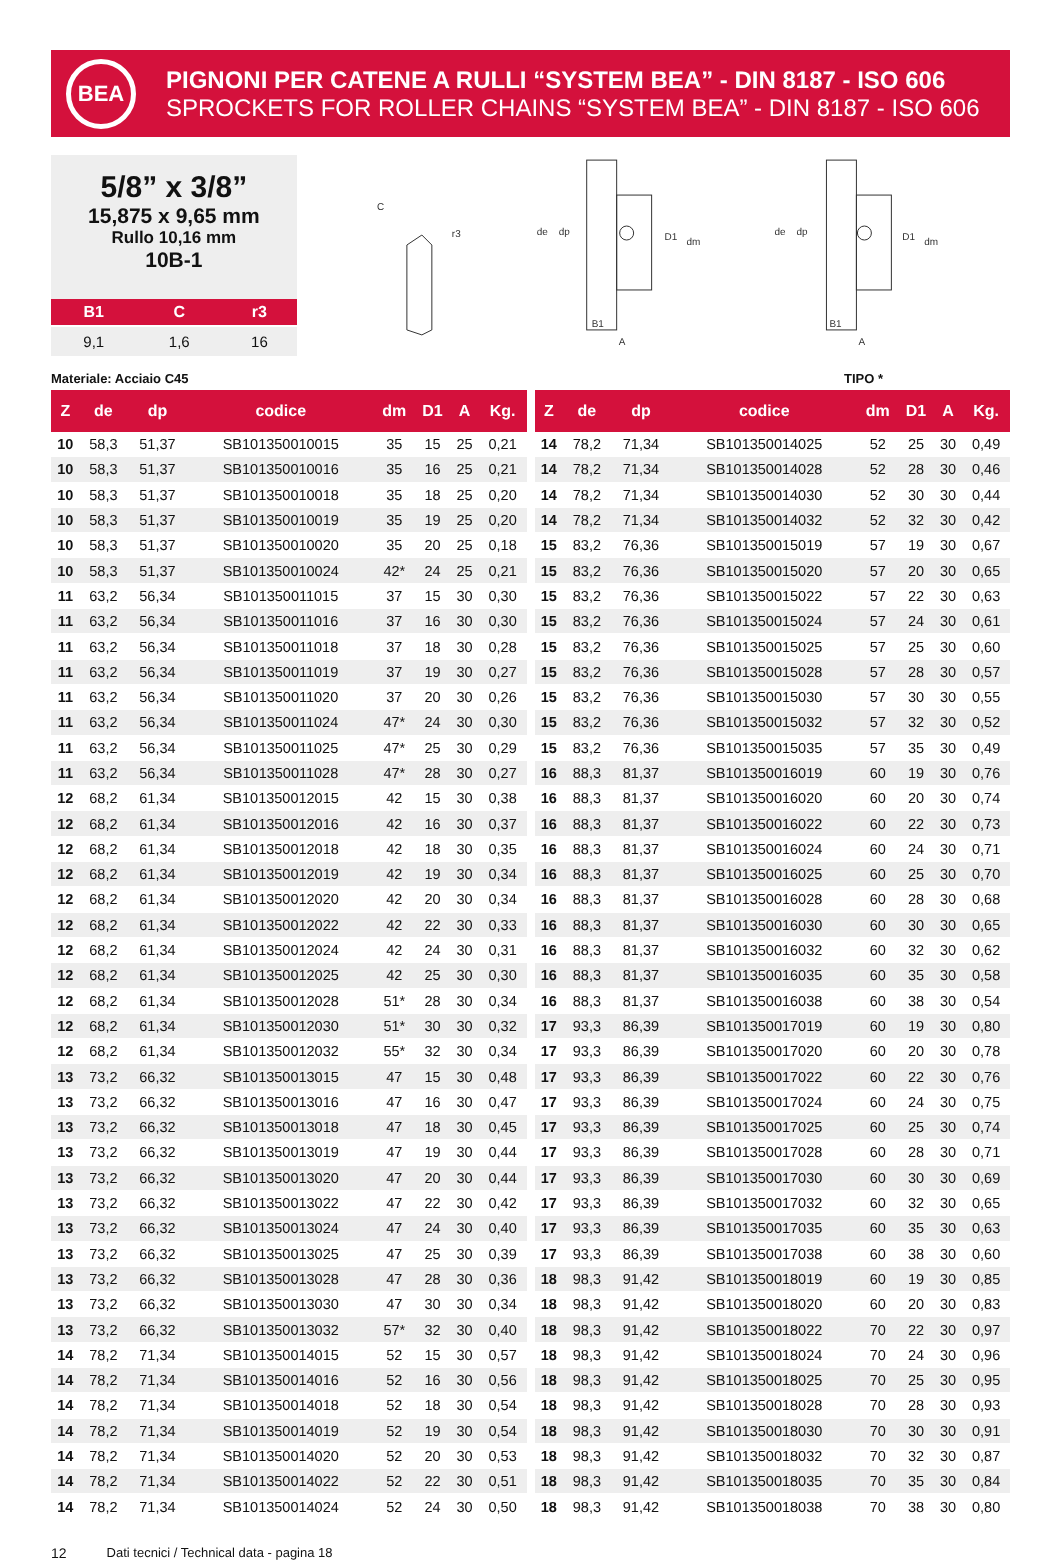BEA
PIGNONI PER CATENE A RULLI “SYSTEM BEA” - DIN 8187 - ISO 606
SPROCKETS FOR ROLLER CHAINS “SYSTEM BEA” - DIN 8187 - ISO 606
5/8” x 3/8”
15,875 x 9,65 mm
Rullo 10,16 mm
10B-1
| B1 | C | r3 |
| --- | --- | --- |
| 9,1 | 1,6 | 16 |
C
r3
de
dp
D1
dm
B1
A
de
dp
D1
dm
B1
A
Materiale: Acciaio C45 TIPO *
| Z | de | dp | codice | dm | D1 | A | Kg. |
| --- | --- | --- | --- | --- | --- | --- | --- |
| 10 | 58,3 | 51,37 | SB101350010015 | 35 | 15 | 25 | 0,21 |
| 10 | 58,3 | 51,37 | SB101350010016 | 35 | 16 | 25 | 0,21 |
| 10 | 58,3 | 51,37 | SB101350010018 | 35 | 18 | 25 | 0,20 |
| 10 | 58,3 | 51,37 | SB101350010019 | 35 | 19 | 25 | 0,20 |
| 10 | 58,3 | 51,37 | SB101350010020 | 35 | 20 | 25 | 0,18 |
| 10 | 58,3 | 51,37 | SB101350010024 | 42* | 24 | 25 | 0,21 |
| 11 | 63,2 | 56,34 | SB101350011015 | 37 | 15 | 30 | 0,30 |
| 11 | 63,2 | 56,34 | SB101350011016 | 37 | 16 | 30 | 0,30 |
| 11 | 63,2 | 56,34 | SB101350011018 | 37 | 18 | 30 | 0,28 |
| 11 | 63,2 | 56,34 | SB101350011019 | 37 | 19 | 30 | 0,27 |
| 11 | 63,2 | 56,34 | SB101350011020 | 37 | 20 | 30 | 0,26 |
| 11 | 63,2 | 56,34 | SB101350011024 | 47* | 24 | 30 | 0,30 |
| 11 | 63,2 | 56,34 | SB101350011025 | 47* | 25 | 30 | 0,29 |
| 11 | 63,2 | 56,34 | SB101350011028 | 47* | 28 | 30 | 0,27 |
| 12 | 68,2 | 61,34 | SB101350012015 | 42 | 15 | 30 | 0,38 |
| 12 | 68,2 | 61,34 | SB101350012016 | 42 | 16 | 30 | 0,37 |
| 12 | 68,2 | 61,34 | SB101350012018 | 42 | 18 | 30 | 0,35 |
| 12 | 68,2 | 61,34 | SB101350012019 | 42 | 19 | 30 | 0,34 |
| 12 | 68,2 | 61,34 | SB101350012020 | 42 | 20 | 30 | 0,34 |
| 12 | 68,2 | 61,34 | SB101350012022 | 42 | 22 | 30 | 0,33 |
| 12 | 68,2 | 61,34 | SB101350012024 | 42 | 24 | 30 | 0,31 |
| 12 | 68,2 | 61,34 | SB101350012025 | 42 | 25 | 30 | 0,30 |
| 12 | 68,2 | 61,34 | SB101350012028 | 51* | 28 | 30 | 0,34 |
| 12 | 68,2 | 61,34 | SB101350012030 | 51* | 30 | 30 | 0,32 |
| 12 | 68,2 | 61,34 | SB101350012032 | 55* | 32 | 30 | 0,34 |
| 13 | 73,2 | 66,32 | SB101350013015 | 47 | 15 | 30 | 0,48 |
| 13 | 73,2 | 66,32 | SB101350013016 | 47 | 16 | 30 | 0,47 |
| 13 | 73,2 | 66,32 | SB101350013018 | 47 | 18 | 30 | 0,45 |
| 13 | 73,2 | 66,32 | SB101350013019 | 47 | 19 | 30 | 0,44 |
| 13 | 73,2 | 66,32 | SB101350013020 | 47 | 20 | 30 | 0,44 |
| 13 | 73,2 | 66,32 | SB101350013022 | 47 | 22 | 30 | 0,42 |
| 13 | 73,2 | 66,32 | SB101350013024 | 47 | 24 | 30 | 0,40 |
| 13 | 73,2 | 66,32 | SB101350013025 | 47 | 25 | 30 | 0,39 |
| 13 | 73,2 | 66,32 | SB101350013028 | 47 | 28 | 30 | 0,36 |
| 13 | 73,2 | 66,32 | SB101350013030 | 47 | 30 | 30 | 0,34 |
| 13 | 73,2 | 66,32 | SB101350013032 | 57* | 32 | 30 | 0,40 |
| 14 | 78,2 | 71,34 | SB101350014015 | 52 | 15 | 30 | 0,57 |
| 14 | 78,2 | 71,34 | SB101350014016 | 52 | 16 | 30 | 0,56 |
| 14 | 78,2 | 71,34 | SB101350014018 | 52 | 18 | 30 | 0,54 |
| 14 | 78,2 | 71,34 | SB101350014019 | 52 | 19 | 30 | 0,54 |
| 14 | 78,2 | 71,34 | SB101350014020 | 52 | 20 | 30 | 0,53 |
| 14 | 78,2 | 71,34 | SB101350014022 | 52 | 22 | 30 | 0,51 |
| 14 | 78,2 | 71,34 | SB101350014024 | 52 | 24 | 30 | 0,50 |
| Z | de | dp | codice | dm | D1 | A | Kg. |
| --- | --- | --- | --- | --- | --- | --- | --- |
| 14 | 78,2 | 71,34 | SB101350014025 | 52 | 25 | 30 | 0,49 |
| 14 | 78,2 | 71,34 | SB101350014028 | 52 | 28 | 30 | 0,46 |
| 14 | 78,2 | 71,34 | SB101350014030 | 52 | 30 | 30 | 0,44 |
| 14 | 78,2 | 71,34 | SB101350014032 | 52 | 32 | 30 | 0,42 |
| 15 | 83,2 | 76,36 | SB101350015019 | 57 | 19 | 30 | 0,67 |
| 15 | 83,2 | 76,36 | SB101350015020 | 57 | 20 | 30 | 0,65 |
| 15 | 83,2 | 76,36 | SB101350015022 | 57 | 22 | 30 | 0,63 |
| 15 | 83,2 | 76,36 | SB101350015024 | 57 | 24 | 30 | 0,61 |
| 15 | 83,2 | 76,36 | SB101350015025 | 57 | 25 | 30 | 0,60 |
| 15 | 83,2 | 76,36 | SB101350015028 | 57 | 28 | 30 | 0,57 |
| 15 | 83,2 | 76,36 | SB101350015030 | 57 | 30 | 30 | 0,55 |
| 15 | 83,2 | 76,36 | SB101350015032 | 57 | 32 | 30 | 0,52 |
| 15 | 83,2 | 76,36 | SB101350015035 | 57 | 35 | 30 | 0,49 |
| 16 | 88,3 | 81,37 | SB101350016019 | 60 | 19 | 30 | 0,76 |
| 16 | 88,3 | 81,37 | SB101350016020 | 60 | 20 | 30 | 0,74 |
| 16 | 88,3 | 81,37 | SB101350016022 | 60 | 22 | 30 | 0,73 |
| 16 | 88,3 | 81,37 | SB101350016024 | 60 | 24 | 30 | 0,71 |
| 16 | 88,3 | 81,37 | SB101350016025 | 60 | 25 | 30 | 0,70 |
| 16 | 88,3 | 81,37 | SB101350016028 | 60 | 28 | 30 | 0,68 |
| 16 | 88,3 | 81,37 | SB101350016030 | 60 | 30 | 30 | 0,65 |
| 16 | 88,3 | 81,37 | SB101350016032 | 60 | 32 | 30 | 0,62 |
| 16 | 88,3 | 81,37 | SB101350016035 | 60 | 35 | 30 | 0,58 |
| 16 | 88,3 | 81,37 | SB101350016038 | 60 | 38 | 30 | 0,54 |
| 17 | 93,3 | 86,39 | SB101350017019 | 60 | 19 | 30 | 0,80 |
| 17 | 93,3 | 86,39 | SB101350017020 | 60 | 20 | 30 | 0,78 |
| 17 | 93,3 | 86,39 | SB101350017022 | 60 | 22 | 30 | 0,76 |
| 17 | 93,3 | 86,39 | SB101350017024 | 60 | 24 | 30 | 0,75 |
| 17 | 93,3 | 86,39 | SB101350017025 | 60 | 25 | 30 | 0,74 |
| 17 | 93,3 | 86,39 | SB101350017028 | 60 | 28 | 30 | 0,71 |
| 17 | 93,3 | 86,39 | SB101350017030 | 60 | 30 | 30 | 0,69 |
| 17 | 93,3 | 86,39 | SB101350017032 | 60 | 32 | 30 | 0,65 |
| 17 | 93,3 | 86,39 | SB101350017035 | 60 | 35 | 30 | 0,63 |
| 17 | 93,3 | 86,39 | SB101350017038 | 60 | 38 | 30 | 0,60 |
| 18 | 98,3 | 91,42 | SB101350018019 | 60 | 19 | 30 | 0,85 |
| 18 | 98,3 | 91,42 | SB101350018020 | 60 | 20 | 30 | 0,83 |
| 18 | 98,3 | 91,42 | SB101350018022 | 70 | 22 | 30 | 0,97 |
| 18 | 98,3 | 91,42 | SB101350018024 | 70 | 24 | 30 | 0,96 |
| 18 | 98,3 | 91,42 | SB101350018025 | 70 | 25 | 30 | 0,95 |
| 18 | 98,3 | 91,42 | SB101350018028 | 70 | 28 | 30 | 0,93 |
| 18 | 98,3 | 91,42 | SB101350018030 | 70 | 30 | 30 | 0,91 |
| 18 | 98,3 | 91,42 | SB101350018032 | 70 | 32 | 30 | 0,87 |
| 18 | 98,3 | 91,42 | SB101350018035 | 70 | 35 | 30 | 0,84 |
| 18 | 98,3 | 91,42 | SB101350018038 | 70 | 38 | 30 | 0,80 |
12 Dati tecnici / Technical data - pagina 18